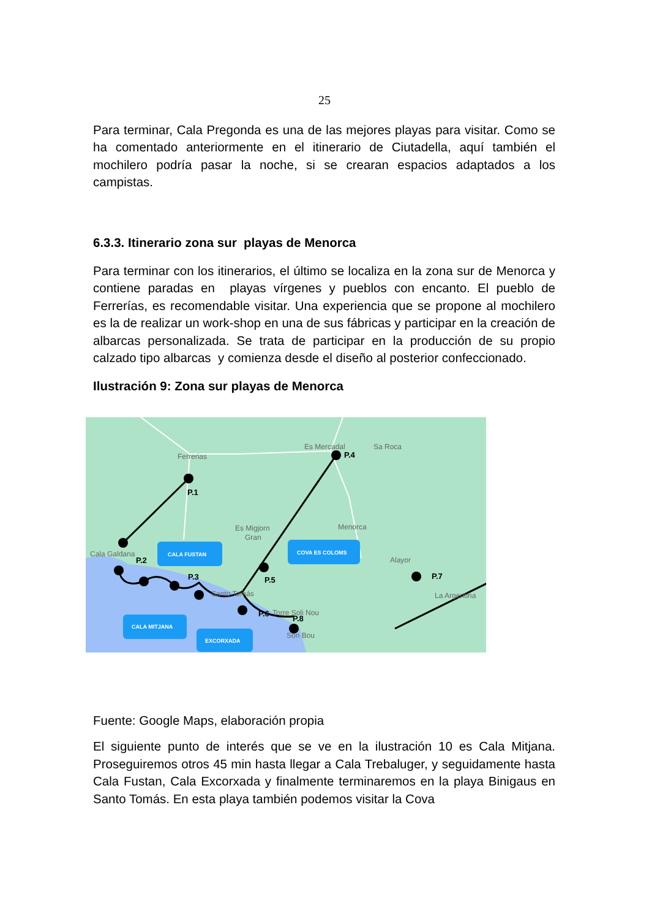25
Para terminar, Cala Pregonda es una de las mejores playas para visitar. Como se ha comentado anteriormente en el itinerario de Ciutadella, aquí también el mochilero podría pasar la noche, si se crearan espacios adaptados a los campistas.
6.3.3. Itinerario zona sur playas de Menorca
Para terminar con los itinerarios, el último se localiza en la zona sur de Menorca y contiene paradas en playas vírgenes y pueblos con encanto. El pueblo de Ferrerías, es recomendable visitar. Una experiencia que se propone al mochilero es la de realizar un work-shop en una de sus fábricas y participar en la creación de albarcas personalizada. Se trata de participar en la producción de su propio calzado tipo albarcas y comienza desde el diseño al posterior confeccionado.
Ilustración 9: Zona sur playas de Menorca
Ferrerias
Es Mercadal
Sa Roca
Es Migjorn
Gran
Menorca
Cala Galdana
Alayor
Santo Tomás
Torre Soli Nou
Son Bou
La Argentina
P.1
P.2
P.3
P.4
P.5
P.6
P.7
P.8
CALA FUSTAN
COVA ES COLOMS
CALA MITJANA
EXCORXADA
Fuente: Google Maps, elaboración propia
El siguiente punto de interés que se ve en la ilustración 10 es Cala Mitjana. Proseguiremos otros 45 min hasta llegar a Cala Trebaluger, y seguidamente hasta Cala Fustan, Cala Excorxada y finalmente terminaremos en la playa Binigaus en Santo Tomás. En esta playa también podemos visitar la Cova